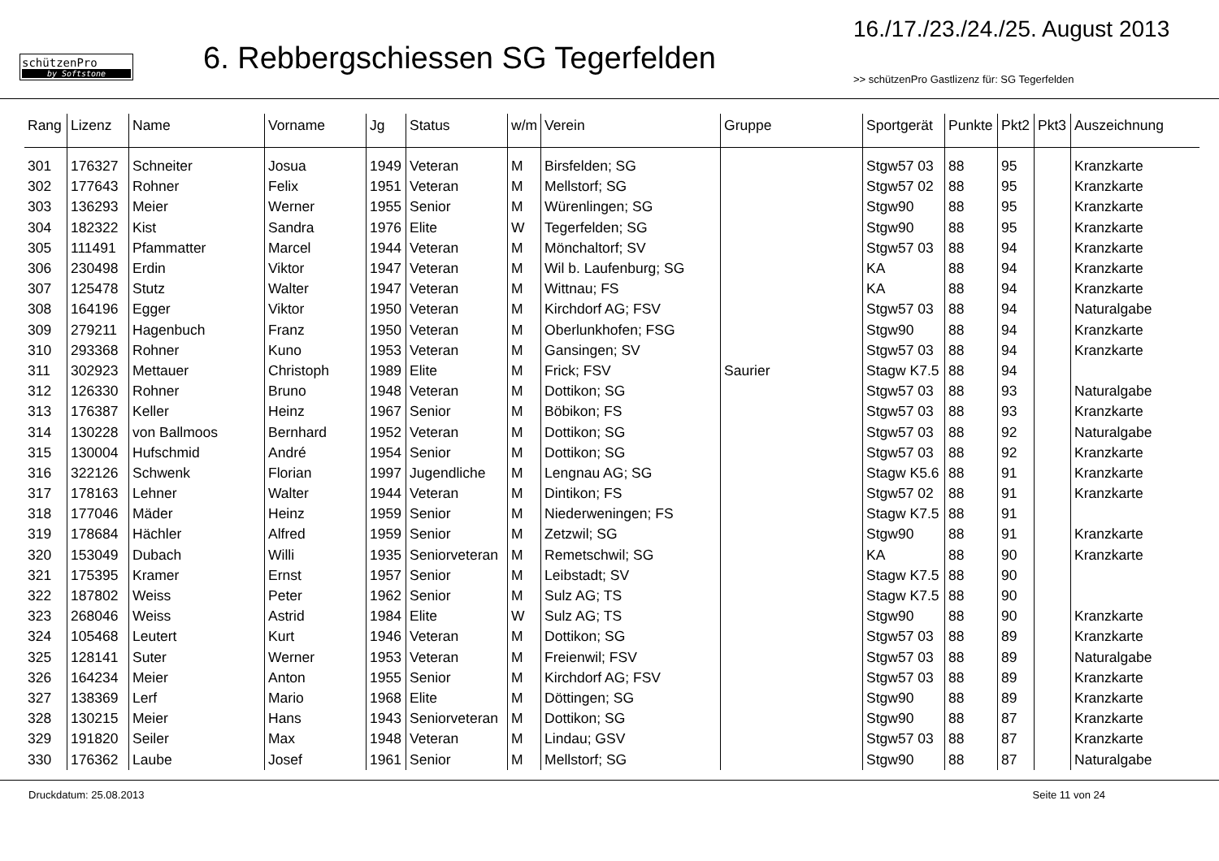schützenPro
by Softstone
6. Rebbergschiessen SG Tegerfelden
16./17./23./24./25. August 2013
>> schützenPro Gastlizenz für: SG Tegerfelden
| Rang | Lizenz | Name | Vorname | Jg | Status | w/m | Verein | Gruppe | Sportgerät | Punkte | Pkt2 | Pkt3 | Auszeichnung |
| --- | --- | --- | --- | --- | --- | --- | --- | --- | --- | --- | --- | --- | --- |
| 301 | 176327 | Schneiter | Josua | 1949 | Veteran | M | Birsfelden; SG | | Stgw57 03 | 88 | 95 | | Kranzkarte |
| 302 | 177643 | Rohner | Felix | 1951 | Veteran | M | Mellstorf; SG | | Stgw57 02 | 88 | 95 | | Kranzkarte |
| 303 | 136293 | Meier | Werner | 1955 | Senior | M | Würenlingen; SG | | Stgw90 | 88 | 95 | | Kranzkarte |
| 304 | 182322 | Kist | Sandra | 1976 | Elite | W | Tegerfelden; SG | | Stgw90 | 88 | 95 | | Kranzkarte |
| 305 | 111491 | Pfammatter | Marcel | 1944 | Veteran | M | Mönchaltorf; SV | | Stgw57 03 | 88 | 94 | | Kranzkarte |
| 306 | 230498 | Erdin | Viktor | 1947 | Veteran | M | Wil b. Laufenburg; SG | | KA | 88 | 94 | | Kranzkarte |
| 307 | 125478 | Stutz | Walter | 1947 | Veteran | M | Wittnau; FS | | KA | 88 | 94 | | Kranzkarte |
| 308 | 164196 | Egger | Viktor | 1950 | Veteran | M | Kirchdorf AG; FSV | | Stgw57 03 | 88 | 94 | | Naturalgabe |
| 309 | 279211 | Hagenbuch | Franz | 1950 | Veteran | M | Oberlunkhofen; FSG | | Stgw90 | 88 | 94 | | Kranzkarte |
| 310 | 293368 | Rohner | Kuno | 1953 | Veteran | M | Gansingen; SV | | Stgw57 03 | 88 | 94 | | Kranzkarte |
| 311 | 302923 | Mettauer | Christoph | 1989 | Elite | M | Frick; FSV | Saurier | Stagw K7.5 | 88 | 94 | | |
| 312 | 126330 | Rohner | Bruno | 1948 | Veteran | M | Dottikon; SG | | Stgw57 03 | 88 | 93 | | Naturalgabe |
| 313 | 176387 | Keller | Heinz | 1967 | Senior | M | Böbikon; FS | | Stgw57 03 | 88 | 93 | | Kranzkarte |
| 314 | 130228 | von Ballmoos | Bernhard | 1952 | Veteran | M | Dottikon; SG | | Stgw57 03 | 88 | 92 | | Naturalgabe |
| 315 | 130004 | Hufschmid | André | 1954 | Senior | M | Dottikon; SG | | Stgw57 03 | 88 | 92 | | Kranzkarte |
| 316 | 322126 | Schwenk | Florian | 1997 | Jugendliche | M | Lengnau AG; SG | | Stagw K5.6 | 88 | 91 | | Kranzkarte |
| 317 | 178163 | Lehner | Walter | 1944 | Veteran | M | Dintikon; FS | | Stgw57 02 | 88 | 91 | | Kranzkarte |
| 318 | 177046 | Mäder | Heinz | 1959 | Senior | M | Niederweningen; FS | | Stagw K7.5 | 88 | 91 | | |
| 319 | 178684 | Hächler | Alfred | 1959 | Senior | M | Zetzwil; SG | | Stgw90 | 88 | 91 | | Kranzkarte |
| 320 | 153049 | Dubach | Willi | 1935 | Seniorveteran | M | Remetschwil; SG | | KA | 88 | 90 | | Kranzkarte |
| 321 | 175395 | Kramer | Ernst | 1957 | Senior | M | Leibstadt; SV | | Stagw K7.5 | 88 | 90 | | |
| 322 | 187802 | Weiss | Peter | 1962 | Senior | M | Sulz AG; TS | | Stagw K7.5 | 88 | 90 | | |
| 323 | 268046 | Weiss | Astrid | 1984 | Elite | W | Sulz AG; TS | | Stgw90 | 88 | 90 | | Kranzkarte |
| 324 | 105468 | Leutert | Kurt | 1946 | Veteran | M | Dottikon; SG | | Stgw57 03 | 88 | 89 | | Kranzkarte |
| 325 | 128141 | Suter | Werner | 1953 | Veteran | M | Freienwil; FSV | | Stgw57 03 | 88 | 89 | | Naturalgabe |
| 326 | 164234 | Meier | Anton | 1955 | Senior | M | Kirchdorf AG; FSV | | Stgw57 03 | 88 | 89 | | Kranzkarte |
| 327 | 138369 | Lerf | Mario | 1968 | Elite | M | Döttingen; SG | | Stgw90 | 88 | 89 | | Kranzkarte |
| 328 | 130215 | Meier | Hans | 1943 | Seniorveteran | M | Dottikon; SG | | Stgw90 | 88 | 87 | | Kranzkarte |
| 329 | 191820 | Seiler | Max | 1948 | Veteran | M | Lindau; GSV | | Stgw57 03 | 88 | 87 | | Kranzkarte |
| 330 | 176362 | Laube | Josef | 1961 | Senior | M | Mellstorf; SG | | Stgw90 | 88 | 87 | | Naturalgabe |
Druckdatum: 25.08.2013 Seite 11 von 24